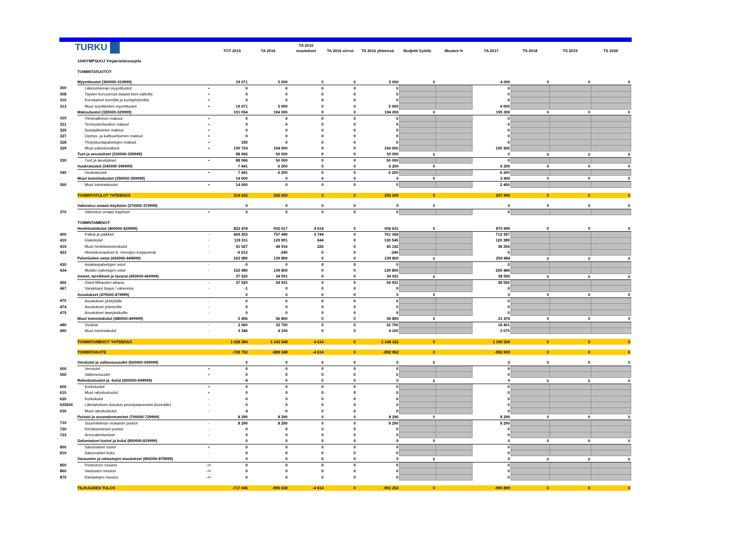| TURKU | | | TOT 2015 | TA 2016 | TA 2016 muutokset | TA 2016 siirrot | TA 2016 yhteensä | Budjetti Syöttö | Muutos-% | TA 2017 | TS 2018 | TS 2019 | TS 2020 |
| --- | --- | --- | --- | --- | --- | --- | --- | --- | --- | --- | --- | --- | --- |
| | 1000YMPSUOJ Ympäristönsuojelu | | | | | | | | | | | | |
| | TOIMINTATUOTOT | | | | | | | | | | | | |
| | Myyntituotot (300000-319999) | | 19 071 | 5 000 | 0 | 0 | 5 000 | 0 | | 4 000 | 0 | 0 | 0 |
| 300 | Liiketoiminnan myyntituotot | + | 0 | 0 | 0 | 0 | 0 | | | 0 | | | |
| 308 | Tayden korv.perust.saadut korv.valtiolta | + | 0 | 0 | 0 | 0 | 0 | | | 0 | | | |
| 310 | Korvaukset kunnilta ja kuntayhtymilta | + | 0 | 0 | 0 | 0 | 0 | | | 0 | | | |
| 313 | Muut suoritteiden myyntituotot | + | 19 071 | 5 000 | 0 | 0 | 5 000 | | | 4 000 | | | |
| | Maksutuotot (320000-329999) | | 191 054 | 194 000 | 0 | 0 | 194 000 | 0 | | 195 300 | 0 | 0 | 0 |
| 320 | Yleishallinnon maksut | + | 0 | 0 | 0 | 0 | 0 | | | 0 | | | |
| 321 | Terveydenhuollon maksut | + | 0 | 0 | 0 | 0 | 0 | | | 0 | | | |
| 325 | Sosiaalitoimen maksut | + | 0 | 0 | 0 | 0 | 0 | | | 0 | | | |
| 327 | Opetus- ja kulttuuritoimen maksut | + | 0 | 0 | 0 | 0 | 0 | | | 0 | | | |
| 328 | Yhdyskuntapalvelujen maksut | + | 330 | 0 | 0 | 0 | 0 | | | 0 | | | |
| 329 | Muut palvelumaksut | + | 190 724 | 194 000 | 0 | 0 | 194 000 | | | 195 300 | | | |
| | Tuet ja avustukset (330000-339999) | | 88 066 | 50 000 | 0 | 0 | 50 000 | 0 | | 0 | 0 | 0 | 0 |
| 330 | Tuet ja avustukset | + | 88 066 | 50 000 | 0 | 0 | 50 000 | | | 0 | | | |
| | Vuokratuotot (340000-349999) | | 7 441 | 6 200 | 0 | 0 | 6 200 | 0 | | 6 200 | 0 | 0 | 0 |
| 340 | Vuokratuotot | + | 7 441 | 6 200 | 0 | 0 | 6 200 | | | 6 200 | | | |
| | Muut toimintatuotot (350000-359999) | | 14 000 | 0 | 0 | 0 | 0 | 0 | | 2 400 | 0 | 0 | 0 |
| 350 | Muut toimintatuotot | + | 14 000 | 0 | 0 | 0 | 0 | | | 2 400 | | | |
| | TOIMINTATULOT YHTEENSÄ | | 319 632 | 255 200 | 0 | 0 | 255 200 | 0 | | 207 900 | 0 | 0 | 0 |
| | Valmistus omaan käyttöön (370000-379999) | | 0 | 0 | 0 | 0 | 0 | 0 | | 0 | 0 | 0 | 0 |
| 370 | Valmistus omaan kayttoon | + | 0 | 0 | 0 | 0 | 0 | | | 0 | | | |
| | TOIMINTAMENOT | | | | | | | | | | | | |
| | Henkilöstökulut (400000-429999) | | 822 478 | 932 017 | 4 614 | 0 | 936 631 | 0 | | 870 999 | 0 | 0 | 0 |
| 400 | Palkat ja palkkiot | - | 669 253 | 757 440 | 3 744 | 0 | 761 184 | | | 712 357 | | | |
| 410 | Elakekulut | - | 118 311 | 129 901 | 644 | 0 | 130 545 | | | 120 389 | | | |
| 415 | Muut henkilostosivukulut | - | 41 527 | 44 916 | 226 | 0 | 45 142 | | | 38 254 | | | |
| 423 | Hlostokorvaukset & -menojen korjauserat | - | -6 612 | -240 | 0 | 0 | -240 | | | 0 | | | |
| | Palveluiden ostot (430000-449999) | | 162 980 | 139 800 | 0 | 0 | 139 800 | 0 | | 259 484 | 0 | 0 | 0 |
| 430 | Asiakaspalvelujen ostot | - | 0 | 0 | 0 | 0 | 0 | | | 0 | | | |
| 434 | Muiden palvelujen ostot | - | 162 980 | 139 800 | 0 | 0 | 139 800 | | | 259 484 | | | |
| | Aineet, tarvikkeet ja tavarat (450000-469999) | | 37 520 | 34 931 | 0 | 0 | 34 931 | 0 | | 38 550 | 0 | 0 | 0 |
| 450 | Ostot tilikauden aikana | - | 37 520 | 34 931 | 0 | 0 | 34 931 | | | 38 550 | | | |
| 467 | Varastojen lisays / vahennys | - | -1 | 0 | 0 | 0 | 0 | | | 0 | | | |
| | Avustukset (470000-479999) | | 0 | 0 | 0 | 0 | 0 | 0 | | 0 | 0 | 0 | 0 |
| 470 | Avustukset yksityisille | - | 0 | 0 | 0 | 0 | 0 | | | 0 | | | |
| 474 | Avustukset yhteisoille | - | 0 | 0 | 0 | 0 | 0 | | | 0 | | | |
| 475 | Avustukset taseyksikoille | - | 0 | 0 | 0 | 0 | 0 | | | 0 | | | |
| | Muut toimintakulut (480000-499999) | | 5 406 | 36 800 | 0 | 0 | 36 800 | 0 | | 21 476 | 0 | 0 | 0 |
| 480 | Vuokrat | - | 2 060 | 32 700 | 0 | 0 | 32 700 | | | 18 401 | | | |
| 490 | Muut toimintakulut | - | 3 346 | 4 100 | 0 | 0 | 4 100 | | | 3 075 | | | |
| | TOIMINTAMENOT YHTEENSÄ | | 1 028 384 | 1 143 548 | 4 614 | 0 | 1 148 162 | 0 | | 1 190 509 | 0 | 0 | 0 |
| | TOIMINTAKATE | | -708 752 | -888 348 | -4 614 | 0 | -892 962 | 0 | | -982 609 | 0 | 0 | 0 |
| | Verotulot ja valtionosuudet (500000-599999) | | 0 | 0 | 0 | 0 | 0 | 0 | | 0 | 0 | 0 | 0 |
| 500 | Verotulot | + | 0 | 0 | 0 | 0 | 0 | | | 0 | | | |
| 550 | Valtionosuudet | + | 0 | 0 | 0 | 0 | 0 | | | 0 | | | |
| | Rahoitustuotot ja -kulut (600000-699999) | | -4 | 0 | 0 | 0 | 0 | 0 | | 0 | 0 | 0 | 0 |
| 600 | Korkotuotot | + | 0 | 0 | 0 | 0 | 0 | | | 0 | | | |
| 610 | Muut rahoitustuotot | + | 0 | 0 | 0 | 0 | 0 | | | 0 | | | |
| 620 | Korkokulut | - | 0 | 0 | 0 | 0 | 0 | | | 0 | | | |
| 630200 | Liikelaitoksen korvaus peruspaaomasta (kunnalle) | - | 0 | 0 | 0 | 0 | 0 | | | 0 | | | |
| 630 | Muut rahoituskulut | - | 4 | 0 | 0 | 0 | 0 | | | 0 | | | |
| | Poistot ja arvonalentumiset (700000-729999) | | 8 290 | 8 290 | 0 | 0 | 8 290 | 0 | | 8 290 | 0 | 0 | 0 |
| 710 | Suunnitelman mukaiset poistot | - | 8 290 | 8 290 | 0 | 0 | 8 290 | | | 8 290 | | | |
| 720 | Kertaluonteiset poistot | - | 0 | 0 | 0 | 0 | 0 | | | 0 | | | |
| 723 | Arvonalentumiset | - | 0 | 0 | 0 | 0 | 0 | | | 0 | | | |
| | Satunnaiset tuotot ja kulut (800000-819999) | | 0 | 0 | 0 | 0 | 0 | 0 | | 0 | 0 | 0 | 0 |
| 800 | Satunnaiset tuotot | + | 0 | 0 | 0 | 0 | 0 | | | 0 | | | |
| 810 | Satunnaiset kulut | - | 0 | 0 | 0 | 0 | 0 | | | 0 | | | |
| | Varausten ja rahastojen muutokset (850000-879999) | | 0 | 0 | 0 | 0 | 0 | 0 | | 0 | 0 | 0 | 0 |
| 850 | Poistoeron muutos | -/+ | 0 | 0 | 0 | 0 | 0 | | | 0 | | | |
| 860 | Varausten muutos | -/+ | 0 | 0 | 0 | 0 | 0 | | | 0 | | | |
| 870 | Rahastojen muutos | -/+ | 0 | 0 | 0 | 0 | 0 | | | 0 | | | |
| | TILIKAUDEN TULOS | | -717 046 | -896 638 | -4 614 | 0 | -901 252 | 0 | | -990 899 | 0 | 0 | 0 |